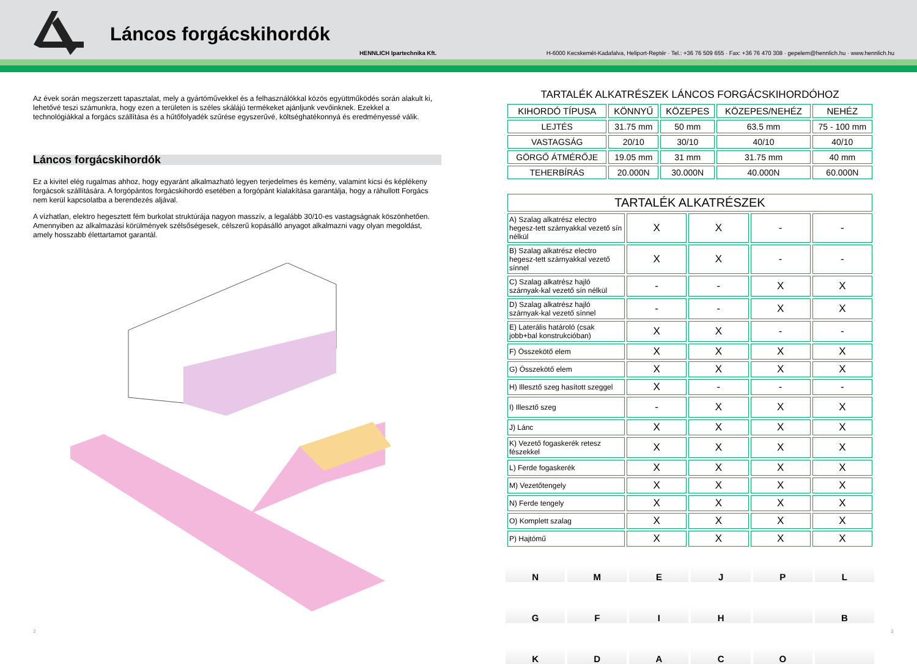Láncos forgácskihordók
HENNLICH Ipartechnika Kft. H-6000 Kecskemét-Kadafalva, Heliport-Reptér · Tel.: +36 76 509 655 · Fax: +36 76 470 308 · gepelem@hennlich.hu · www.hennlich.hu
Az évek során megszerzett tapasztalat, mely a gyártóművekkel és a felhasználókkal közös együttműködés során alakult ki, lehetővé teszi számunkra, hogy ezen a területen is széles skálájú termékeket ajánljunk vevőinknek. Ezekkel a technológiákkal a forgács szállítása és a hűtőfolyadék szűrése egyszerűvé, költséghatékonnyá és eredményessé válik.
Láncos forgácskihordók
Ez a kivitel elég rugalmas ahhoz, hogy egyaránt alkalmazható legyen terjedelmes és kemény, valamint kicsi és képlékeny forgácsok szállítására. A forgópántos forgácskihordó esetében a forgópánt kialakítása garantálja, hogy a ráhullott Forgács nem kerül kapcsolatba a berendezés aljával.
A vízhatlan, elektro hegesztett fém burkolat struktúrája nagyon masszív, a legalább 30/10-es vastagságnak köszönhetően. Amennyiben az alkalmazási körülmények szélsőségesek, célszerű kopásálló anyagot alkalmazni vagy olyan megoldást, amely hosszabb élettartamot garantál.
TARTALÉK ALKATRÉSZEK LÁNCOS FORGÁCSKIHORDÓHOZ
| KIHORDÓ TÍPUSA | KÖNNYŰ | KÖZEPES | KÖZEPES/NEHÉZ | NEHÉZ |
| --- | --- | --- | --- | --- |
| LEJTÉS | 31.75 mm | 50 mm | 63.5 mm | 75 - 100 mm |
| VASTAGSÁG | 20/10 | 30/10 | 40/10 | 40/10 |
| GÖRGŐ ÁTMÉRŐJE | 19.05 mm | 31 mm | 31.75 mm | 40 mm |
| TEHERBÍRÁS | 20.000N | 30.000N | 40.000N | 60.000N |
| TARTALÉK ALKATRÉSZEK | | | | |
| --- | --- | --- | --- | --- |
| A) Szalag alkatrész electro hegesz-tett szárnyakkal vezető sín nélkül | X | X | - | - |
| B) Szalag alkatrész electro hegesz-tett szárnyakkal vezető sínnel | X | X | - | - |
| C) Szalag alkatrész hajló szárnyak-kal vezető sín nélkül | - | - | X | X |
| D) Szalag alkatrész hajló szárnyak-kal vezető sínnel | - | - | X | X |
| E) Laterális határoló (csak jobb+bal konstrukcióban) | X | X | - | - |
| F) Összekötő elem | X | X | X | X |
| G) Összekötő elem | X | X | X | X |
| H) Illesztő szeg hasított szeggel | X | - | - | - |
| I) Illesztő szeg | - | X | X | X |
| J) Lánc | X | X | X | X |
| K) Vezető fogaskerék retesz fészekkel | X | X | X | X |
| L) Ferde fogaskerék | X | X | X | X |
| M) Vezetőtengely | X | X | X | X |
| N) Ferde tengely | X | X | X | X |
| O) Komplett szalag | X | X | X | X |
| P) Hajtómű | X | X | X | X |
N
M
E
J
P
L
G
F
I
H
B
K
D
A
C
O
2 3